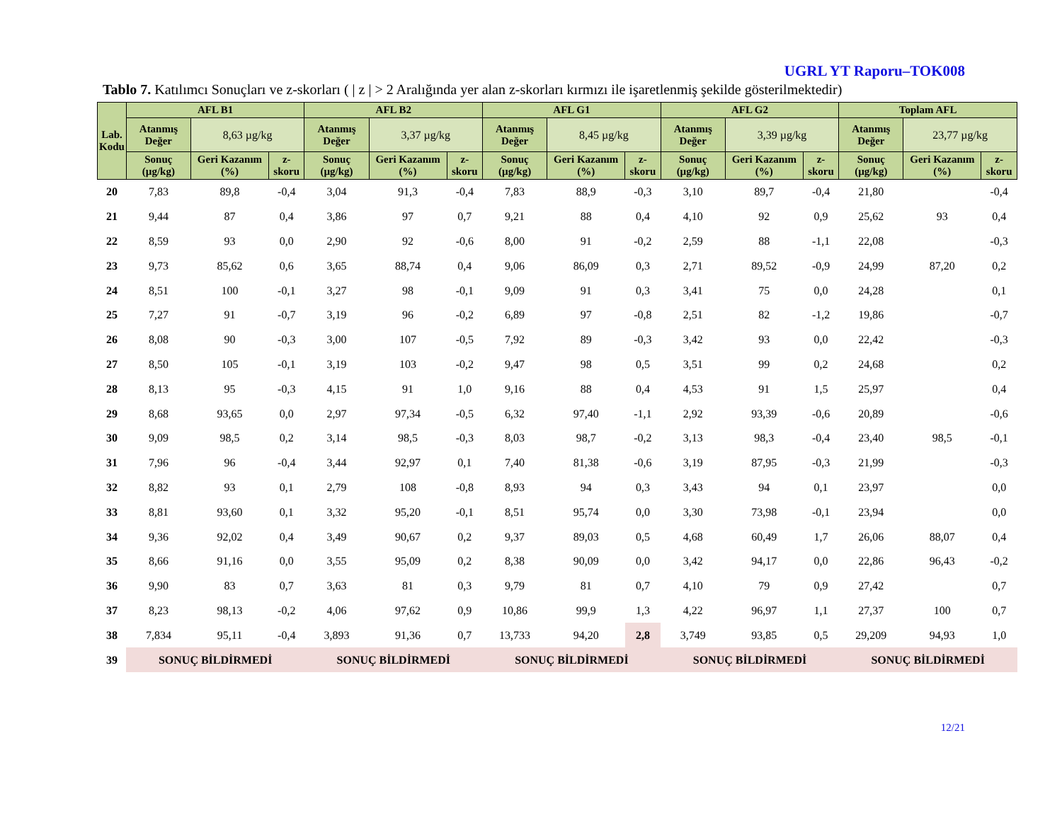UGRL YT Raporu–TOK008
Tablo 7. Katılımcı Sonuçları ve z-skorları ( | z | > 2 Aralığında yer alan z-skorları kırmızı ile işaretlenmiş şekilde gösterilmektedir)
| Lab. Kodu | AFL B1 | | | AFL B2 | | | AFL G1 | | | AFL G2 | | | Toplam AFL | | |
| --- | --- | --- | --- | --- | --- | --- | --- | --- | --- | --- | --- | --- | --- | --- | --- |
| | Atanmış Değer | 8,63 µg/kg | | Atanmış Değer | 3,37 µg/kg | | Atanmış Değer | 8,45 µg/kg | | Atanmış Değer | 3,39 µg/kg | | Atanmış Değer | 23,77 µg/kg | |
| | Sonuç (µg/kg) | Geri Kazanım (%) | z-skoru | Sonuç (µg/kg) | Geri Kazanım (%) | z-skoru | Sonuç (µg/kg) | Geri Kazanım (%) | z-skoru | Sonuç (µg/kg) | Geri Kazanım (%) | z-skoru | Sonuç (µg/kg) | Geri Kazanım (%) | z-skoru |
| 20 | 7,83 | 89,8 | -0,4 | 3,04 | 91,3 | -0,4 | 7,83 | 88,9 | -0,3 | 3,10 | 89,7 | -0,4 | 21,80 | | -0,4 |
| 21 | 9,44 | 87 | 0,4 | 3,86 | 97 | 0,7 | 9,21 | 88 | 0,4 | 4,10 | 92 | 0,9 | 25,62 | 93 | 0,4 |
| 22 | 8,59 | 93 | 0,0 | 2,90 | 92 | -0,6 | 8,00 | 91 | -0,2 | 2,59 | 88 | -1,1 | 22,08 | | -0,3 |
| 23 | 9,73 | 85,62 | 0,6 | 3,65 | 88,74 | 0,4 | 9,06 | 86,09 | 0,3 | 2,71 | 89,52 | -0,9 | 24,99 | 87,20 | 0,2 |
| 24 | 8,51 | 100 | -0,1 | 3,27 | 98 | -0,1 | 9,09 | 91 | 0,3 | 3,41 | 75 | 0,0 | 24,28 | | 0,1 |
| 25 | 7,27 | 91 | -0,7 | 3,19 | 96 | -0,2 | 6,89 | 97 | -0,8 | 2,51 | 82 | -1,2 | 19,86 | | -0,7 |
| 26 | 8,08 | 90 | -0,3 | 3,00 | 107 | -0,5 | 7,92 | 89 | -0,3 | 3,42 | 93 | 0,0 | 22,42 | | -0,3 |
| 27 | 8,50 | 105 | -0,1 | 3,19 | 103 | -0,2 | 9,47 | 98 | 0,5 | 3,51 | 99 | 0,2 | 24,68 | | 0,2 |
| 28 | 8,13 | 95 | -0,3 | 4,15 | 91 | 1,0 | 9,16 | 88 | 0,4 | 4,53 | 91 | 1,5 | 25,97 | | 0,4 |
| 29 | 8,68 | 93,65 | 0,0 | 2,97 | 97,34 | -0,5 | 6,32 | 97,40 | -1,1 | 2,92 | 93,39 | -0,6 | 20,89 | | -0,6 |
| 30 | 9,09 | 98,5 | 0,2 | 3,14 | 98,5 | -0,3 | 8,03 | 98,7 | -0,2 | 3,13 | 98,3 | -0,4 | 23,40 | 98,5 | -0,1 |
| 31 | 7,96 | 96 | -0,4 | 3,44 | 92,97 | 0,1 | 7,40 | 81,38 | -0,6 | 3,19 | 87,95 | -0,3 | 21,99 | | -0,3 |
| 32 | 8,82 | 93 | 0,1 | 2,79 | 108 | -0,8 | 8,93 | 94 | 0,3 | 3,43 | 94 | 0,1 | 23,97 | | 0,0 |
| 33 | 8,81 | 93,60 | 0,1 | 3,32 | 95,20 | -0,1 | 8,51 | 95,74 | 0,0 | 3,30 | 73,98 | -0,1 | 23,94 | | 0,0 |
| 34 | 9,36 | 92,02 | 0,4 | 3,49 | 90,67 | 0,2 | 9,37 | 89,03 | 0,5 | 4,68 | 60,49 | 1,7 | 26,06 | 88,07 | 0,4 |
| 35 | 8,66 | 91,16 | 0,0 | 3,55 | 95,09 | 0,2 | 8,38 | 90,09 | 0,0 | 3,42 | 94,17 | 0,0 | 22,86 | 96,43 | -0,2 |
| 36 | 9,90 | 83 | 0,7 | 3,63 | 81 | 0,3 | 9,79 | 81 | 0,7 | 4,10 | 79 | 0,9 | 27,42 | | 0,7 |
| 37 | 8,23 | 98,13 | -0,2 | 4,06 | 97,62 | 0,9 | 10,86 | 99,9 | 1,3 | 4,22 | 96,97 | 1,1 | 27,37 | 100 | 0,7 |
| 38 | 7,834 | 95,11 | -0,4 | 3,893 | 91,36 | 0,7 | 13,733 | 94,20 | 2,8 | 3,749 | 93,85 | 0,5 | 29,209 | 94,93 | 1,0 |
| 39 | SONUÇ BİLDİRMEDİ | | | SONUÇ BİLDİRMEDİ | | | SONUÇ BİLDİRMEDİ | | | SONUÇ BİLDİRMEDİ | | | SONUÇ BİLDİRMEDİ | | |
12/21